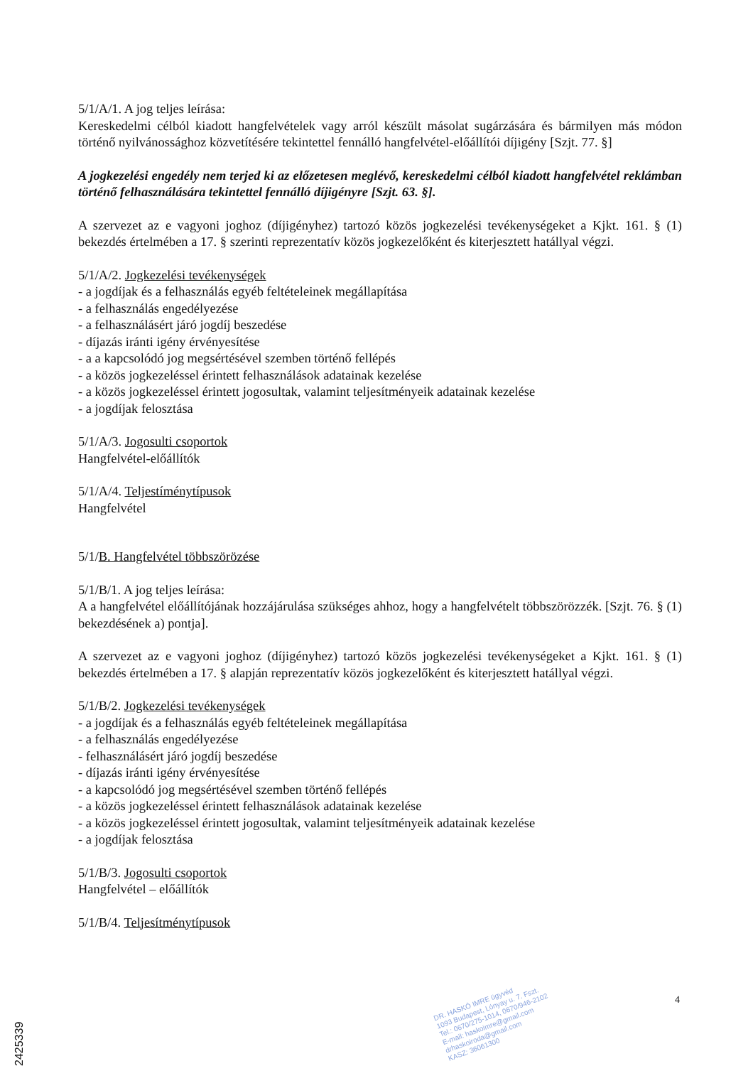5/1/A/1. A jog teljes leírása:
Kereskedelmi célból kiadott hangfelvételek vagy arról készült másolat sugárzására és bármilyen más módon történő nyilvánossághoz közvetítésére tekintettel fennálló hangfelvétel-előállítói díjigény [Szjt. 77. §]
A jogkezelési engedély nem terjed ki az előzetesen meglévő, kereskedelmi célból kiadott hangfelvétel reklámban történő felhasználására tekintettel fennálló díjigényre [Szjt. 63. §].
A szervezet az e vagyoni joghoz (díjigényhez) tartozó közös jogkezelési tevékenységeket a Kjkt. 161. § (1) bekezdés értelmében a 17. § szerinti reprezentatív közös jogkezelőként és kiterjesztett hatállyal végzi.
5/1/A/2. Jogkezelési tevékenységek
- a jogdíjak és a felhasználás egyéb feltételeinek megállapítása
- a felhasználás engedélyezése
- a felhasználásért járó jogdíj beszedése
- díjazás iránti igény érvényesítése
- a a kapcsolódó jog megsértésével szemben történő fellépés
- a közös jogkezeléssel érintett felhasználások adatainak kezelése
- a közös jogkezeléssel érintett jogosultak, valamint teljesítményeik adatainak kezelése
- a jogdíjak felosztása
5/1/A/3. Jogosulti csoportok
Hangfelvétel-előállítók
5/1/A/4. Teljestíménytípusok
Hangfelvétel
5/1/B. Hangfelvétel többszörözése
5/1/B/1. A jog teljes leírása:
A a hangfelvétel előállítójának hozzájárulása szükséges ahhoz, hogy a hangfelvételt többszörözzék. [Szjt. 76. § (1) bekezdésének a) pontja].
A szervezet az e vagyoni joghoz (díjigényhez) tartozó közös jogkezelési tevékenységeket a Kjkt. 161. § (1) bekezdés értelmében a 17. § alapján reprezentatív közös jogkezelőként és kiterjesztett hatállyal végzi.
5/1/B/2. Jogkezelési tevékenységek
- a jogdíjak és a felhasználás egyéb feltételeinek megállapítása
- a felhasználás engedélyezése
- felhasználásért járó jogdíj beszedése
- díjazás iránti igény érvényesítése
- a kapcsolódó jog megsértésével szemben történő fellépés
- a közös jogkezeléssel érintett felhasználások adatainak kezelése
- a közös jogkezeléssel érintett jogosultak, valamint teljesítményeik adatainak kezelése
- a jogdíjak felosztása
5/1/B/3. Jogosulti csoportok
Hangfelvétel – előállítók
5/1/B/4. Teljesítménytípusok
DR. HASKÓ IMRE ügyvéd
1093 Budapest, Lónyay u. 7. Fszt.
Tel.: 0670/275-1014, 0670/946-2102
E-mail: haskoimre@gmail.com
drhaskoiroda@gmail.com
KASZ: 36061300
4
2425339